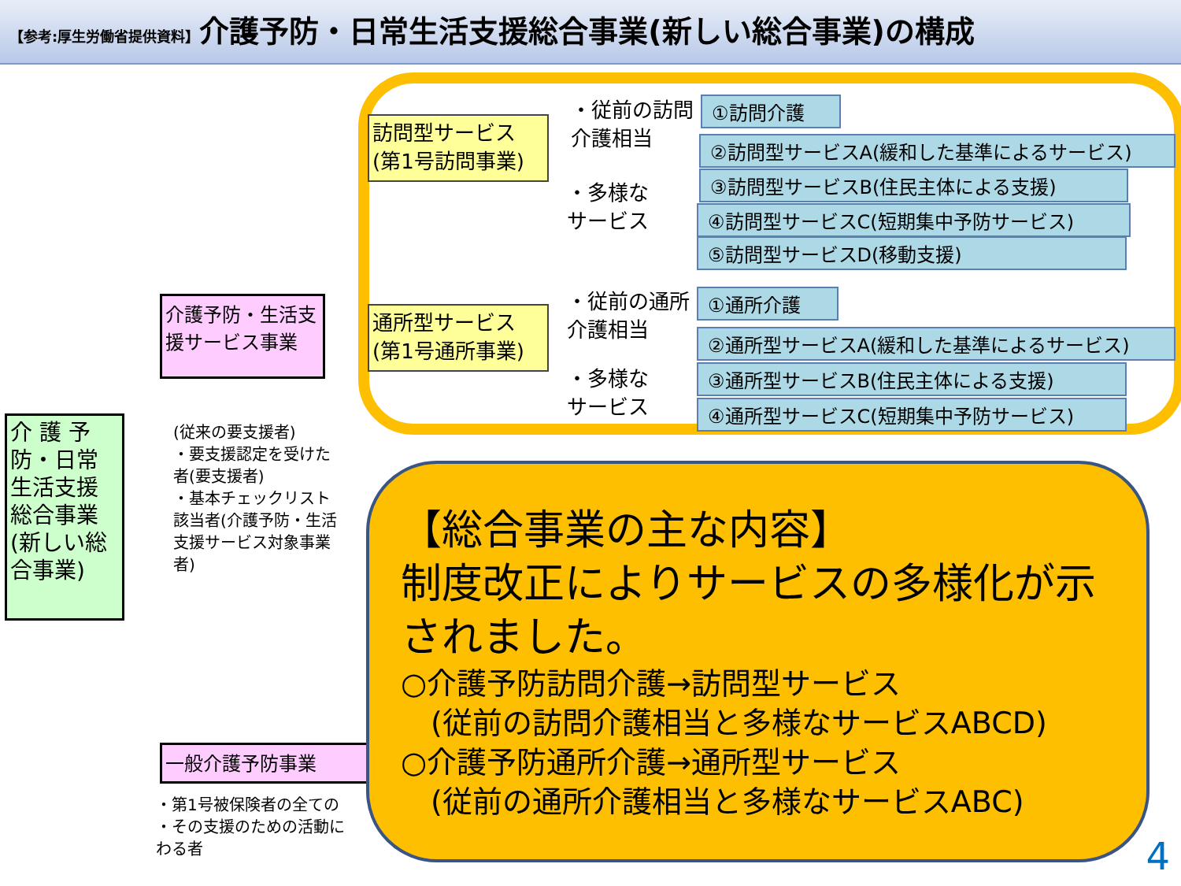【参考:厚生労働省提供資料】介護予防・日常生活支援総合事業(新しい総合事業)の構成
介 護 予防・日常生活支援総合事業(新しい総合事業)
介護予防・生活支援サービス事業
(従来の要支援者)
・要支援認定を受けた者(要支援者)
・基本チェックリスト該当者(介護予防・生活支援サービス対象事業者)
一般介護予防事業
・第1号被保険者の全ての
・その支援のための活動に
わる者
訪問型サービス(第1号訪問事業)
通所型サービス(第1号通所事業)
・従前の訪問
介護相当
・多様な
サービス
・従前の通所
介護相当
・多様な
サービス
①訪問介護
②訪問型サービスA(緩和した基準によるサービス)
③訪問型サービスB(住民主体による支援)
④訪問型サービスC(短期集中予防サービス)
⑤訪問型サービスD(移動支援)
①通所介護
②通所型サービスA(緩和した基準によるサービス)
③通所型サービスB(住民主体による支援)
④通所型サービスC(短期集中予防サービス)
【総合事業の主な内容】
制度改正によりサービスの多様化が示されました。
○介護予防訪問介護→訪問型サービス
　(従前の訪問介護相当と多様なサービスABCD)
○介護予防通所介護→通所型サービス
　(従前の通所介護相当と多様なサービスABC)
4